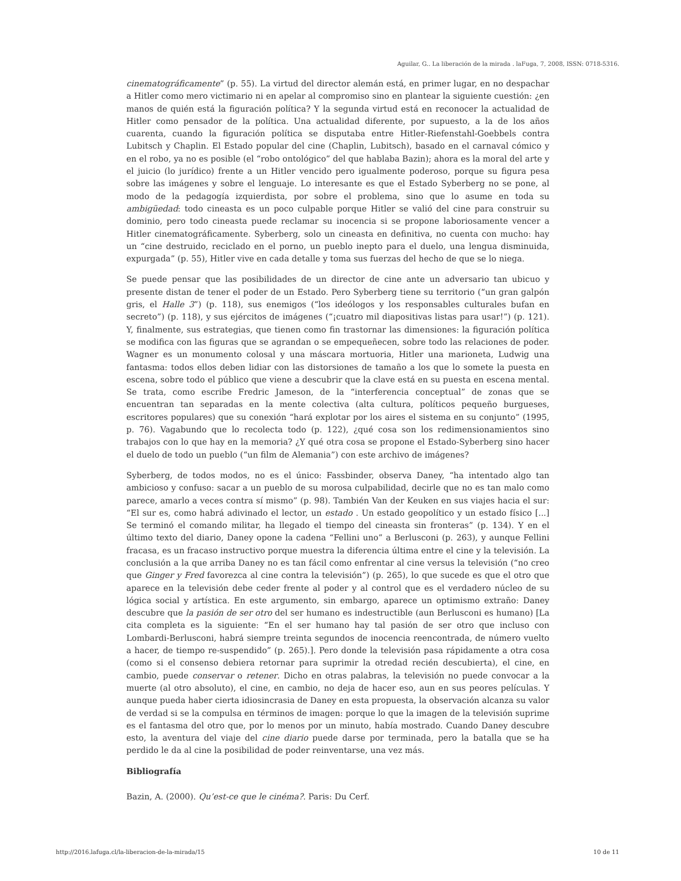Aguilar, G.. La liberación de la mirada . laFuga, 7, 2008, ISSN: 0718-5316.
cinematográficamente” (p. 55). La virtud del director alemán está, en primer lugar, en no despachar a Hitler como mero victimario ni en apelar al compromiso sino en plantear la siguiente cuestión: ¿en manos de quién está la figuración política? Y la segunda virtud está en reconocer la actualidad de Hitler como pensador de la política. Una actualidad diferente, por supuesto, a la de los años cuarenta, cuando la figuración política se disputaba entre Hitler-Riefenstahl-Goebbels contra Lubitsch y Chaplin. El Estado popular del cine (Chaplin, Lubitsch), basado en el carnaval cómico y en el robo, ya no es posible (el “robo ontológico” del que hablaba Bazin); ahora es la moral del arte y el juicio (lo jurídico) frente a un Hitler vencido pero igualmente poderoso, porque su figura pesa sobre las imágenes y sobre el lenguaje. Lo interesante es que el Estado Syberberg no se pone, al modo de la pedagogía izquierdista, por sobre el problema, sino que lo asume en toda su ambigüedad: todo cineasta es un poco culpable porque Hitler se valió del cine para construir su dominio, pero todo cineasta puede reclamar su inocencia si se propone laboriosamente vencer a Hitler cinematográficamente. Syberberg, solo un cineasta en definitiva, no cuenta con mucho: hay un “cine destruido, reciclado en el porno, un pueblo inepto para el duelo, una lengua disminuida, expurgada” (p. 55), Hitler vive en cada detalle y toma sus fuerzas del hecho de que se lo niega.
Se puede pensar que las posibilidades de un director de cine ante un adversario tan ubicuo y presente distan de tener el poder de un Estado. Pero Syberberg tiene su territorio (“un gran galpón gris, el Halle 3”) (p. 118), sus enemigos (“los ideólogos y los responsables culturales bufan en secreto”) (p. 118), y sus ejércitos de imágenes (“¡cuatro mil diapositivas listas para usar!”) (p. 121). Y, finalmente, sus estrategias, que tienen como fin trastornar las dimensiones: la figuración política se modifica con las figuras que se agrandan o se empequeñecen, sobre todo las relaciones de poder. Wagner es un monumento colosal y una máscara mortuoria, Hitler una marioneta, Ludwig una fantasma: todos ellos deben lidiar con las distorsiones de tamaño a los que lo somete la puesta en escena, sobre todo el público que viene a descubrir que la clave está en su puesta en escena mental. Se trata, como escribe Fredric Jameson, de la “interferencia conceptual” de zonas que se encuentran tan separadas en la mente colectiva (alta cultura, políticos pequeño burgueses, escritores populares) que su conexión “hará explotar por los aires el sistema en su conjunto” (1995, p. 76). Vagabundo que lo recolecta todo (p. 122), ¿qué cosa son los redimensionamientos sino trabajos con lo que hay en la memoria? ¿Y qué otra cosa se propone el Estado-Syberberg sino hacer el duelo de todo un pueblo (“un film de Alemania”) con este archivo de imágenes?
Syberberg, de todos modos, no es el único: Fassbinder, observa Daney, “ha intentado algo tan ambicioso y confuso: sacar a un pueblo de su morosa culpabilidad, decirle que no es tan malo como parece, amarlo a veces contra sí mismo” (p. 98). También Van der Keuken en sus viajes hacia el sur: “El sur es, como habrá adivinado el lector, un estado . Un estado geopolítico y un estado físico [...] Se terminó el comando militar, ha llegado el tiempo del cineasta sin fronteras” (p. 134). Y en el último texto del diario, Daney opone la cadena “Fellini uno” a Berlusconi (p. 263), y aunque Fellini fracasa, es un fracaso instructivo porque muestra la diferencia última entre el cine y la televisión. La conclusión a la que arriba Daney no es tan fácil como enfrentar al cine versus la televisión (“no creo que Ginger y Fred favorezca al cine contra la televisión”) (p. 265), lo que sucede es que el otro que aparece en la televisión debe ceder frente al poder y al control que es el verdadero núcleo de su lógica social y artística. En este argumento, sin embargo, aparece un optimismo extraño: Daney descubre que la pasión de ser otro del ser humano es indestructible (aun Berlusconi es humano) [La cita completa es la siguiente: “En el ser humano hay tal pasión de ser otro que incluso con Lombardi-Berlusconi, habrá siempre treinta segundos de inocencia reencontrada, de número vuelto a hacer, de tiempo re-suspendido” (p. 265).]. Pero donde la televisión pasa rápidamente a otra cosa (como si el consenso debiera retornar para suprimir la otredad recién descubierta), el cine, en cambio, puede conservar o retener. Dicho en otras palabras, la televisión no puede convocar a la muerte (al otro absoluto), el cine, en cambio, no deja de hacer eso, aun en sus peores películas. Y aunque pueda haber cierta idiosincrasia de Daney en esta propuesta, la observación alcanza su valor de verdad si se la compulsa en términos de imagen: porque lo que la imagen de la televisión suprime es el fantasma del otro que, por lo menos por un minuto, había mostrado. Cuando Daney descubre esto, la aventura del viaje del cine diario puede darse por terminada, pero la batalla que se ha perdido le da al cine la posibilidad de poder reinventarse, una vez más.
Bibliografía
Bazin, A. (2000). Qu’est-ce que le cinéma?. Paris: Du Cerf.
http://2016.lafuga.cl/la-liberacion-de-la-mirada/15 10 de 11